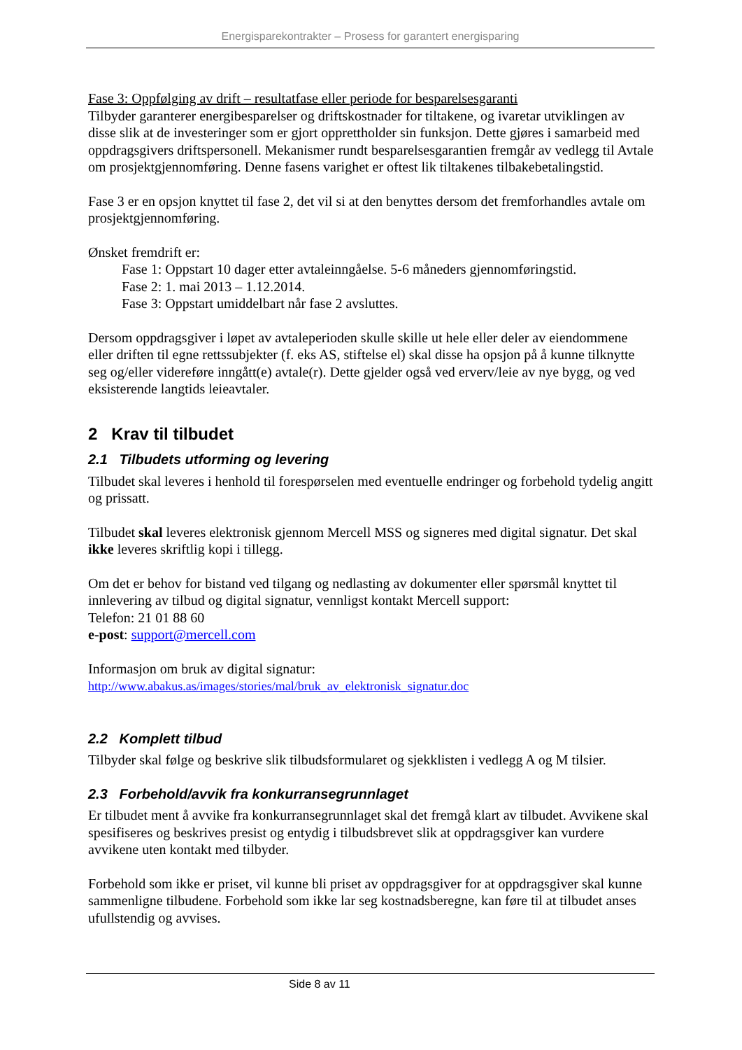Energisparekontrakter – Prosess for garantert energisparing
Fase 3: Oppfølging av drift – resultatfase eller periode for besparelsesgaranti
Tilbyder garanterer energibesparelser og driftskostnader for tiltakene, og ivaretar utviklingen av disse slik at de investeringer som er gjort opprettholder sin funksjon. Dette gjøres i samarbeid med oppdragsgivers driftspersonell. Mekanismer rundt besparelsesgarantien fremgår av vedlegg til Avtale om prosjektgjennomføring. Denne fasens varighet er oftest lik tiltakenes tilbakebetalingstid.
Fase 3 er en opsjon knyttet til fase 2, det vil si at den benyttes dersom det fremforhandles avtale om prosjektgjennomføring.
Ønsket fremdrift er:
Fase 1: Oppstart 10 dager etter avtaleinngåelse. 5-6 måneders gjennomføringstid.
Fase 2: 1. mai 2013 – 1.12.2014.
Fase 3: Oppstart umiddelbart når fase 2 avsluttes.
Dersom oppdragsgiver i løpet av avtaleperioden skulle skille ut hele eller deler av eiendommene eller driften til egne rettssubjekter (f. eks AS, stiftelse el) skal disse ha opsjon på å kunne tilknytte seg og/eller videreføre inngått(e) avtale(r). Dette gjelder også ved erverv/leie av nye bygg, og ved eksisterende langtids leieavtaler.
2 Krav til tilbudet
2.1 Tilbudets utforming og levering
Tilbudet skal leveres i henhold til forespørselen med eventuelle endringer og forbehold tydelig angitt og prissatt.
Tilbudet skal leveres elektronisk gjennom Mercell MSS og signeres med digital signatur. Det skal ikke leveres skriftlig kopi i tillegg.
Om det er behov for bistand ved tilgang og nedlasting av dokumenter eller spørsmål knyttet til innlevering av tilbud og digital signatur, vennligst kontakt Mercell support:
Telefon: 21 01 88 60
e-post: support@mercell.com
Informasjon om bruk av digital signatur:
http://www.abakus.as/images/stories/mal/bruk_av_elektronisk_signatur.doc
2.2 Komplett tilbud
Tilbyder skal følge og beskrive slik tilbudsformularet og sjekklisten i vedlegg A og M tilsier.
2.3 Forbehold/avvik fra konkurransegrunnlaget
Er tilbudet ment å avvike fra konkurransegrunnlaget skal det fremgå klart av tilbudet. Avvikene skal spesifiseres og beskrives presist og entydig i tilbudsbrevet slik at oppdragsgiver kan vurdere avvikene uten kontakt med tilbyder.
Forbehold som ikke er priset, vil kunne bli priset av oppdragsgiver for at oppdragsgiver skal kunne sammenligne tilbudene. Forbehold som ikke lar seg kostnadsberegne, kan føre til at tilbudet anses ufullstendig og avvises.
Side 8 av 11